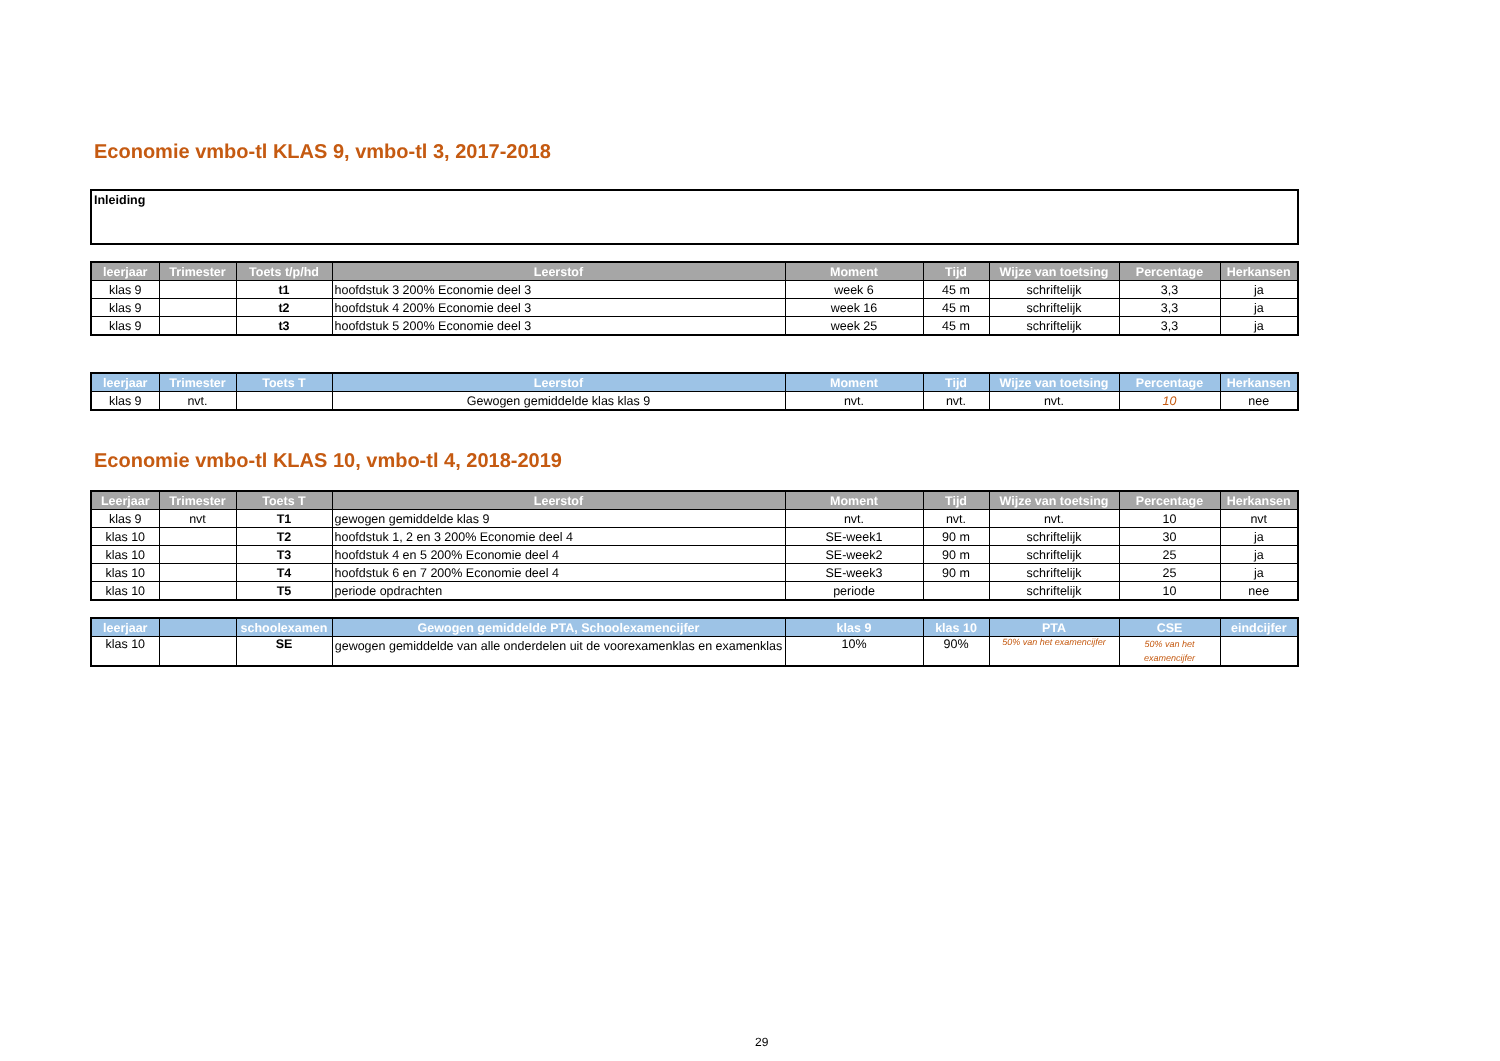Economie vmbo-tl KLAS 9, vmbo-tl 3, 2017-2018
Inleiding
| leerjaar | Trimester | Toets t/p/hd | Leerstof | Moment | Tijd | Wijze van toetsing | Percentage | Herkansen |
| --- | --- | --- | --- | --- | --- | --- | --- | --- |
| klas 9 | | t1 | hoofdstuk 3 200% Economie deel 3 | week 6 | 45 m | schriftelijk | 3,3 | ja |
| klas 9 | | t2 | hoofdstuk 4 200% Economie deel 3 | week 16 | 45 m | schriftelijk | 3,3 | ja |
| klas 9 | | t3 | hoofdstuk 5 200% Economie deel 3 | week 25 | 45 m | schriftelijk | 3,3 | ja |
| leerjaar | Trimester | Toets T | Leerstof | Moment | Tijd | Wijze van toetsing | Percentage | Herkansen |
| --- | --- | --- | --- | --- | --- | --- | --- | --- |
| klas 9 | nvt. | | Gewogen gemiddelde klas klas 9 | nvt. | nvt. | nvt. | 10 | nee |
Economie vmbo-tl KLAS 10, vmbo-tl 4, 2018-2019
| Leerjaar | Trimester | Toets T | Leerstof | Moment | Tijd | Wijze van toetsing | Percentage | Herkansen |
| --- | --- | --- | --- | --- | --- | --- | --- | --- |
| klas 9 | nvt | T1 | gewogen gemiddelde klas 9 | nvt. | nvt. | nvt. | 10 | nvt |
| klas 10 | | T2 | hoofdstuk 1, 2 en 3 200% Economie deel 4 | SE-week1 | 90 m | schriftelijk | 30 | ja |
| klas 10 | | T3 | hoofdstuk 4 en 5 200% Economie deel 4 | SE-week2 | 90 m | schriftelijk | 25 | ja |
| klas 10 | | T4 | hoofdstuk 6 en 7 200% Economie deel 4 | SE-week3 | 90 m | schriftelijk | 25 | ja |
| klas 10 | | T5 | periode opdrachten | periode | | schriftelijk | 10 | nee |
| leerjaar | | schoolexamen | Gewogen gemiddelde PTA, Schoolexamencijfer | klas 9 | klas 10 | PTA | CSE | eindcijfer |
| --- | --- | --- | --- | --- | --- | --- | --- | --- |
| klas 10 | | SE | gewogen gemiddelde van alle onderdelen uit de voorexamenklas en examenklas | 10% | 90% | 50% van het examencijfer | 50% van het examencijfer | |
29